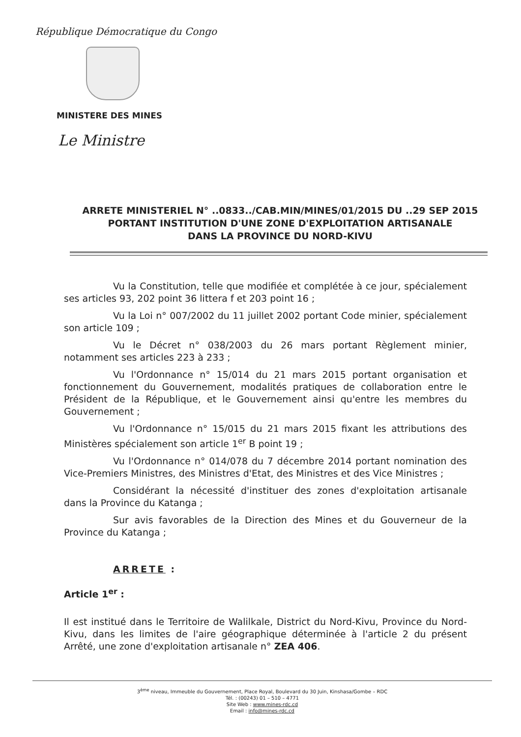République Démocratique du Congo
MINISTERE DES MINES
Le Ministre
ARRETE MINISTERIEL N° ..0833../CAB.MIN/MINES/01/2015 DU ..29 SEP 2015
PORTANT INSTITUTION D'UNE ZONE D'EXPLOITATION ARTISANALE
DANS LA PROVINCE DU NORD-KIVU
Vu la Constitution, telle que modifiée et complétée à ce jour, spécialement ses articles 93, 202 point 36 littera f et 203 point 16 ;
Vu la Loi n° 007/2002 du 11 juillet 2002 portant Code minier, spécialement son article 109 ;
Vu le Décret n° 038/2003 du 26 mars portant Règlement minier, notamment ses articles 223 à 233 ;
Vu l'Ordonnance n° 15/014 du 21 mars 2015 portant organisation et fonctionnement du Gouvernement, modalités pratiques de collaboration entre le Président de la République, et le Gouvernement ainsi qu'entre les membres du Gouvernement ;
Vu l'Ordonnance n° 15/015 du 21 mars 2015 fixant les attributions des Ministères spécialement son article 1<sup>er</sup> B point 19 ;
Vu l'Ordonnance n° 014/078 du 7 décembre 2014 portant nomination des Vice-Premiers Ministres, des Ministres d'Etat, des Ministres et des Vice Ministres ;
Considérant la nécessité d'instituer des zones d'exploitation artisanale dans la Province du Katanga ;
Sur avis favorables de la Direction des Mines et du Gouverneur de la Province du Katanga ;
ARRETE :
Article 1<sup>er</sup> :
Il est institué dans le Territoire de Walilkale, District du Nord-Kivu, Province du Nord-Kivu, dans les limites de l'aire géographique déterminée à l'article 2 du présent Arrêté, une zone d'exploitation artisanale n° ZEA 406.
3<sup>ème</sup> niveau, Immeuble du Gouvernement, Place Royal, Boulevard du 30 Juin, Kinshasa/Gombe – RDC
Tél. : (00243) 01 – 510 – 4771
Site Web : www.mines-rdc.cd
Email : info@mines-rdc.cd